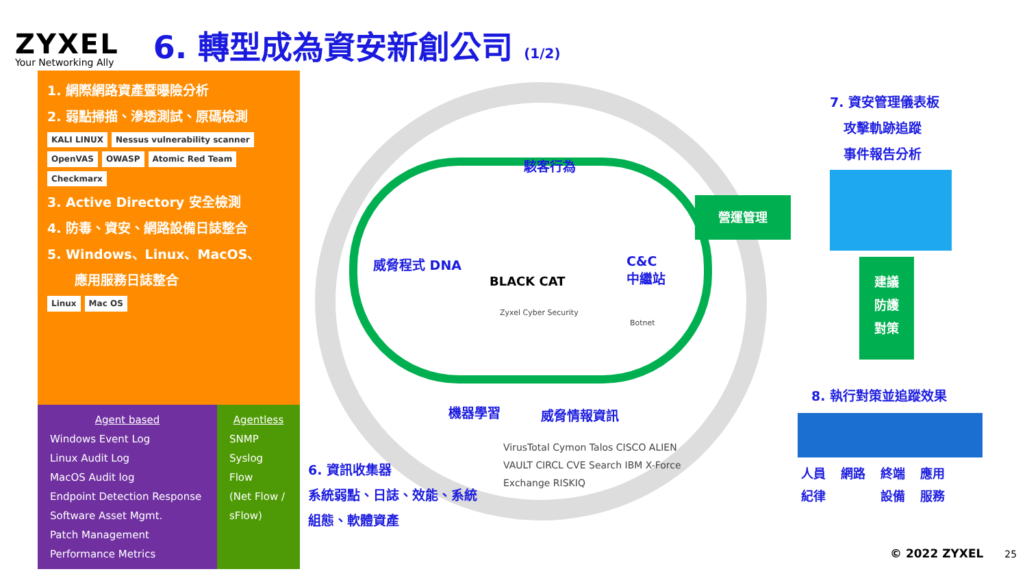ZYXEL
Your Networking Ally
6. 轉型成為資安新創公司 (1/2)
1. 網際網路資產暨曝險分析
2. 弱點掃描、滲透測試、原碼檢測
KALI LINUX Nessus vulnerability scanner OpenVAS OWASP Atomic Red Team Checkmarx
3. Active Directory 安全檢測
4. 防毒、資安、網路設備日誌整合
5. Windows、Linux、MacOS、
應用服務日誌整合
Linux Mac OS
Agent based
Windows Event Log
Linux Audit Log
MacOS Audit log
Endpoint Detection Response
Software Asset Mgmt.
Patch Management
Performance Metrics
Agentless
SNMP
Syslog
Flow
(Net Flow / sFlow)
駭客行為
威脅程式 DNA
C&C
中繼站
BLACK CAT
Zyxel Cyber Security
Botnet
機器學習 威脅情報資訊
6. 資訊收集器
系統弱點、日誌、效能、系統
組態、軟體資產
VirusTotal Cymon Talos CISCO ALIEN VAULT CIRCL CVE Search IBM X-Force Exchange RISKIQ
營運管理
7. 資安管理儀表板
攻擊軌跡追蹤
事件報告分析
建議
防護
對策
8. 執行對策並追蹤效果
人員
紀律 網路 終端
設備 應用
服務
© 2022 ZYXEL 25